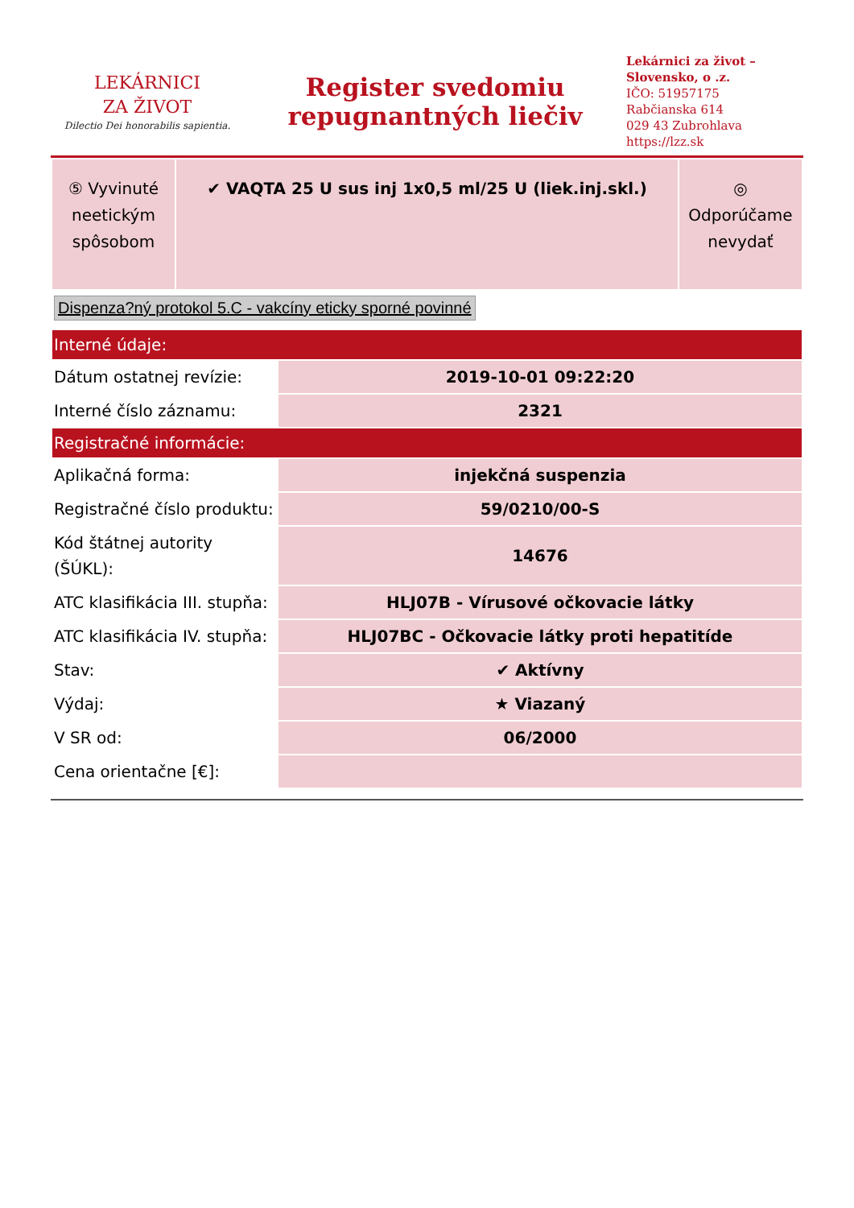LEKÁRNICI
ZA ŽIVOT
Dilectio Dei honorabilis sapientia.
Register svedomiu
repugnantných liečiv
Lekárnici za život – Slovensko, o .z.
IČO: 51957175
Rabčianska 614
029 43 Zubrohlava
https://lzz.sk
| ⑤ Vyvinuté neetickým spôsobom | ✔ VAQTA 25 U sus inj 1x0,5 ml/25 U (liek.inj.skl.) | ◎ Odporúčame nevydať |
Dispenza?ný protokol 5.C - vakcíny eticky sporné povinné
| Interné údaje: | |
| Dátum ostatnej revízie: | 2019-10-01 09:22:20 |
| Interné číslo záznamu: | 2321 |
| Registračné informácie: | |
| Aplikačná forma: | injekčná suspenzia |
| Registračné číslo produktu: | 59/0210/00-S |
| Kód štátnej autority (ŠÚKL): | 14676 |
| ATC klasifikácia III. stupňa: | HLJ07B - Vírusové očkovacie látky |
| ATC klasifikácia IV. stupňa: | HLJ07BC - Očkovacie látky proti hepatitíde |
| Stav: | ✔ Aktívny |
| Výdaj: | ★ Viazaný |
| V SR od: | 06/2000 |
| Cena orientačne [€]: | |